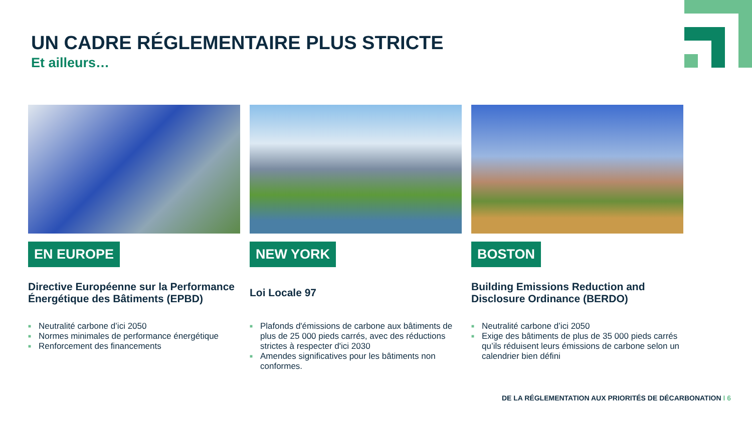UN CADRE RÉGLEMENTAIRE PLUS STRICTE
Et ailleurs…
EN EUROPE
Directive Européenne sur la Performance Énergétique des Bâtiments (EPBD)
■ Neutralité carbone d’ici 2050
■ Normes minimales de performance énergétique
■ Renforcement des financements
NEW YORK
Loi Locale 97
■ Plafonds d'émissions de carbone aux bâtiments de plus de 25 000 pieds carrés, avec des réductions strictes à respecter d'ici 2030
■ Amendes significatives pour les bâtiments non conformes.
BOSTON
Building Emissions Reduction and Disclosure Ordinance (BERDO)
■ Neutralité carbone d’ici 2050
■ Exige des bâtiments de plus de 35 000 pieds carrés qu’ils réduisent leurs émissions de carbone selon un calendrier bien défini
DE LA RÉGLEMENTATION AUX PRIORITÉS DE DÉCARBONATION I 6